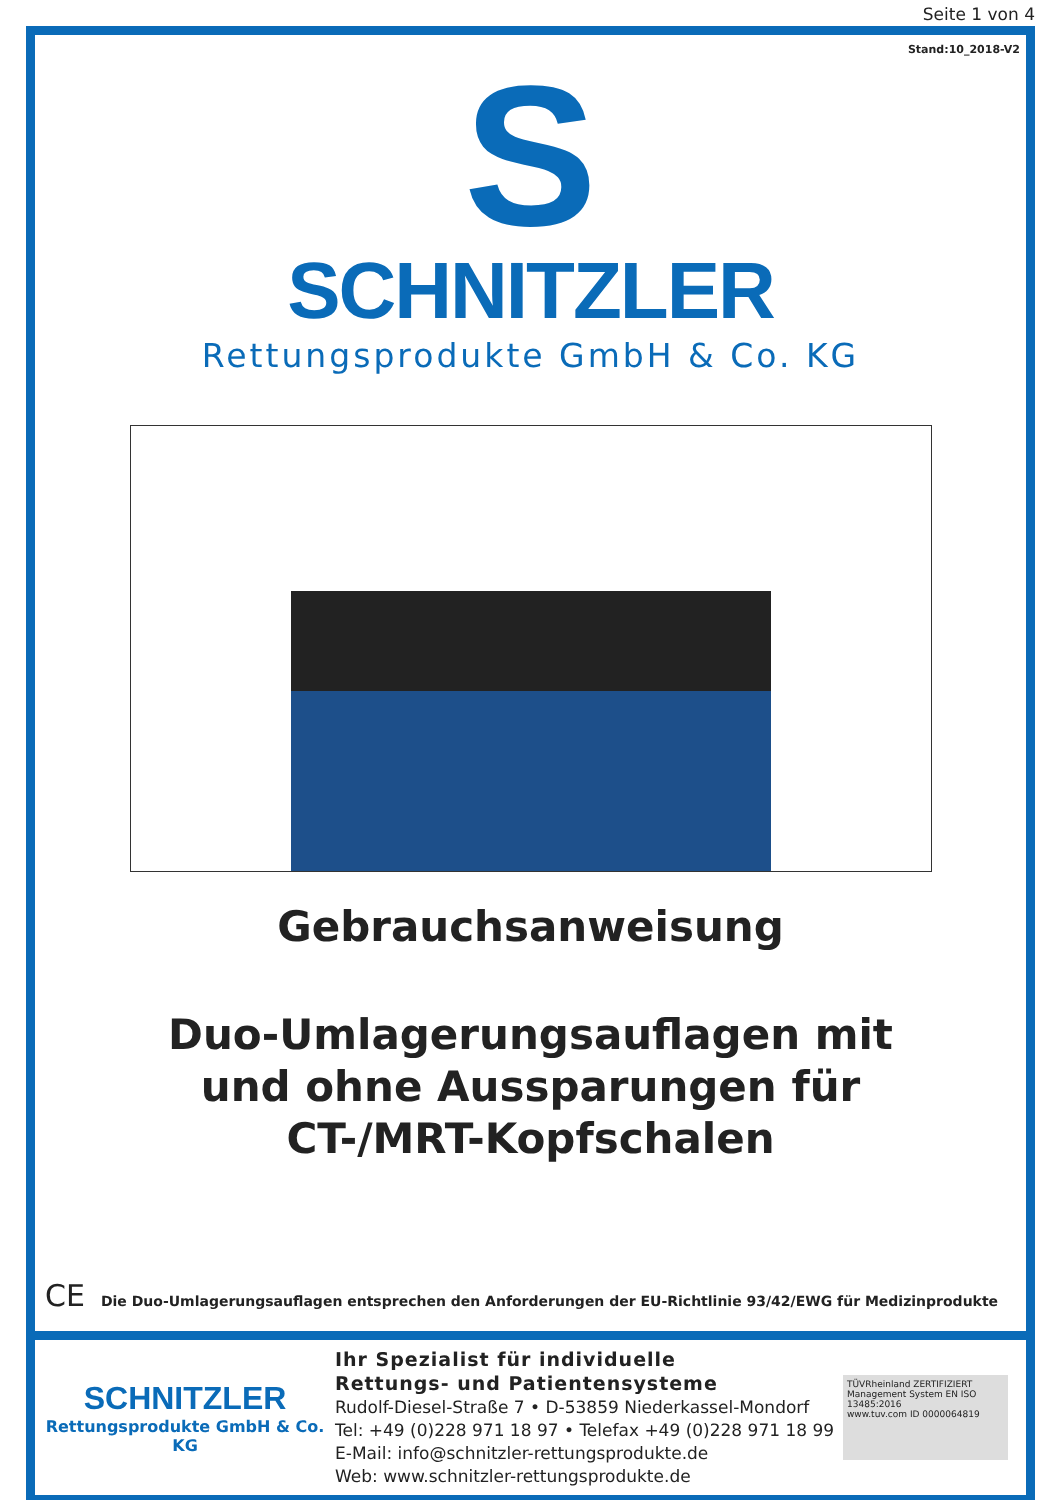Seite 1 von 4
Stand:10_2018-V2
S
SCHNITZLER
Rettungsprodukte GmbH & Co. KG
Gebrauchsanweisung
Duo-Umlagerungsauflagen mit
und ohne Aussparungen für
CT-/MRT-Kopfschalen
CE Die Duo-Umlagerungsauflagen entsprechen den Anforderungen der EU-Richtlinie 93/42/EWG für Medizinprodukte
SCHNITZLER
Rettungsprodukte GmbH & Co. KG
Ihr Spezialist für individuelle
Rettungs- und Patientensysteme
Rudolf-Diesel-Straße 7 • D-53859 Niederkassel-Mondorf
Tel: +49 (0)228 971 18 97 • Telefax +49 (0)228 971 18 99
E-Mail: info@schnitzler-rettungsprodukte.de
Web: www.schnitzler-rettungsprodukte.de
TÜVRheinland ZERTIFIZIERT
Management System EN ISO 13485:2016
www.tuv.com ID 0000064819